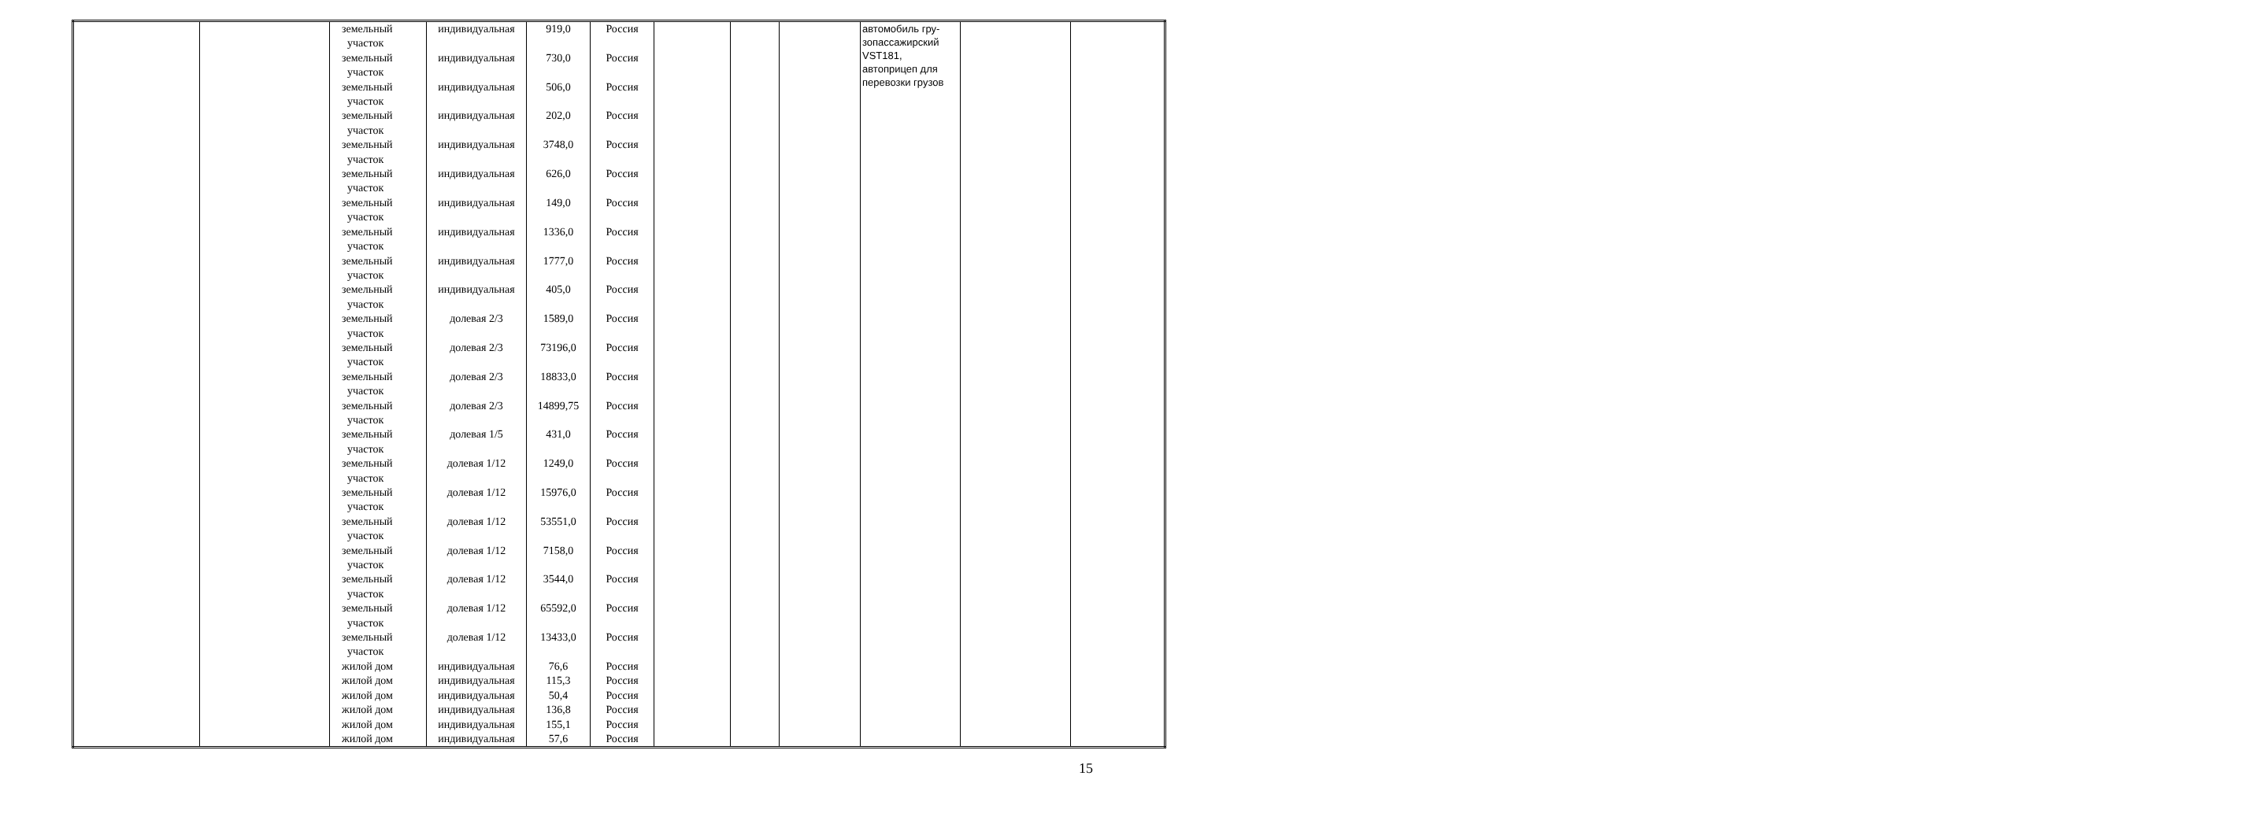| | | земельный участок земельный участок земельный участок земельный участок земельный участок земельный участок земельный участок земельный участок земельный участок земельный участок земельный участок земельный участок земельный участок земельный участок земельный участок земельный участок земельный участок земельный участок земельный участок земельный участок земельный участок земельный участок жилой дом жилой дом жилой дом жилой дом жилой дом жилой дом | индивидуальная индивидуальная индивидуальная индивидуальная индивидуальная индивидуальная индивидуальная индивидуальная индивидуальная индивидуальная долевая 2/3 долевая 2/3 долевая 2/3 долевая 2/3 долевая 1/5 долевая 1/12 долевая 1/12 долевая 1/12 долевая 1/12 долевая 1/12 долевая 1/12 долевая 1/12 индивидуальная индивидуальная индивидуальная индивидуальная индивидуальная индивидуальная | 919,0 730,0 506,0 202,0 3748,0 626,0 149,0 1336,0 1777,0 405,0 1589,0 73196,0 18833,0 14899,75 431,0 1249,0 15976,0 53551,0 7158,0 3544,0 65592,0 13433,0 76,6 115,3 50,4 136,8 155,1 57,6 | Россия Россия Россия Россия Россия Россия Россия Россия Россия Россия Россия Россия Россия Россия Россия Россия Россия Россия Россия Россия Россия Россия Россия Россия Россия Россия Россия Россия | | | | автомобиль гру- зопассажирский VST181, автоприцеп для перевозки грузов | | |
15